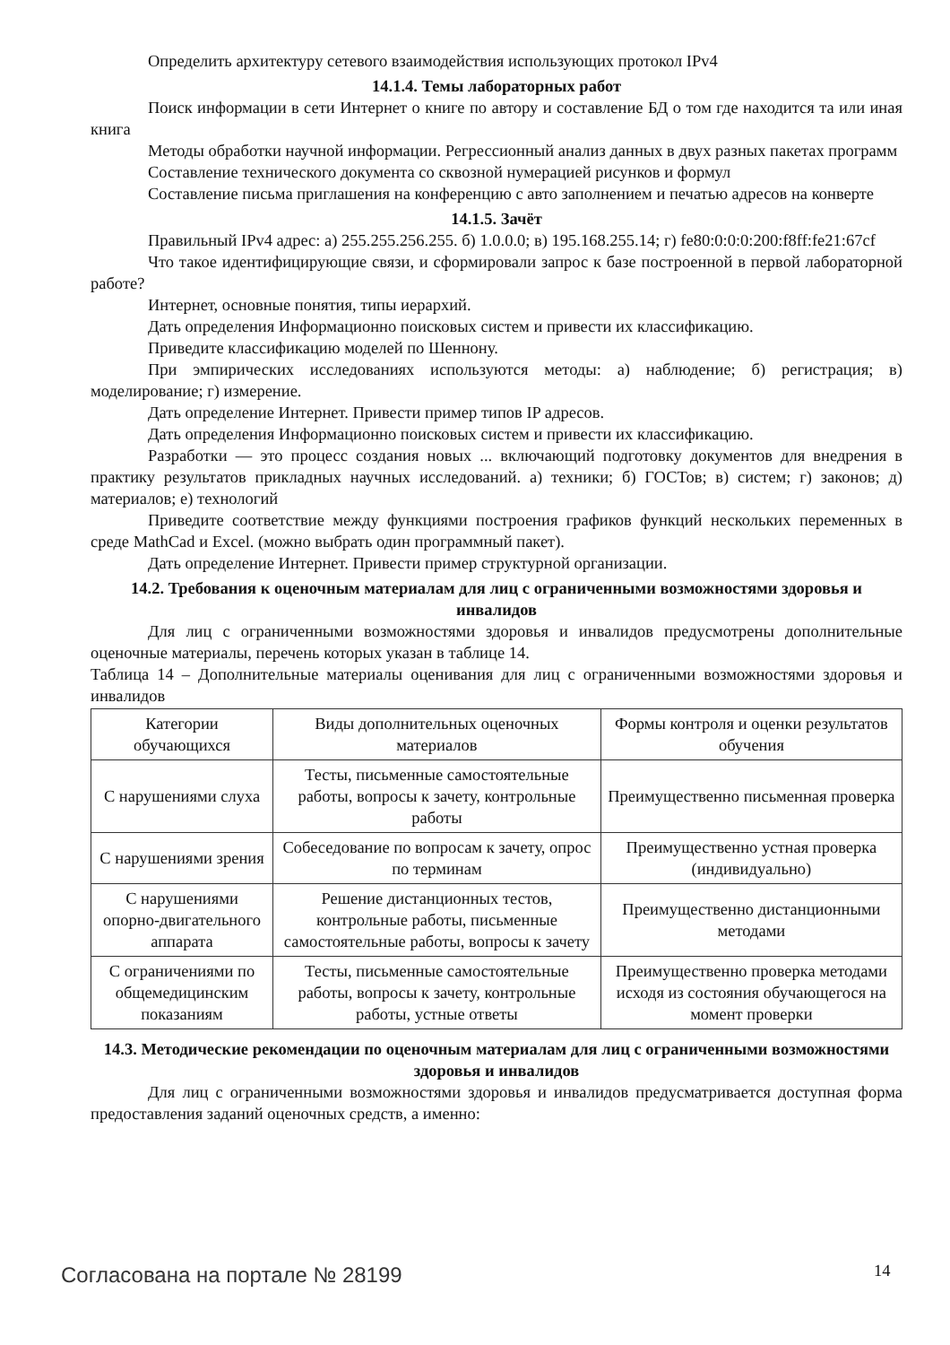Определить архитектуру сетевого взаимодействия использующих протокол IPv4
14.1.4. Темы лабораторных работ
Поиск информации в сети Интернет о книге по автору и составление БД о том где находится та или иная книга
Методы обработки научной информации. Регрессионный анализ данных в двух разных пакетах программ
Составление технического документа со сквозной нумерацией рисунков и формул
Составление письма приглашения на конференцию с авто заполнением и печатью адресов на конверте
14.1.5. Зачёт
Правильный IPv4 адрес: а) 255.255.256.255. б) 1.0.0.0; в) 195.168.255.14; г) fe80:0:0:0:200:f8ff:fe21:67cf
Что такое идентифицирующие связи, и сформировали запрос к базе построенной в первой лабораторной работе?
Интернет, основные понятия, типы иерархий.
Дать определения Информационно поисковых систем и привести их классификацию.
Приведите классификацию моделей по Шеннону.
При эмпирических исследованиях используются методы: а) наблюдение; б) регистрация; в) моделирование; г) измерение.
Дать определение Интернет. Привести пример типов IP адресов.
Дать определения Информационно поисковых систем и привести их классификацию.
Разработки — это процесс создания новых ... включающий подготовку документов для внедрения в практику результатов прикладных научных исследований. а) техники; б) ГОСТов; в) систем; г) законов; д) материалов; е) технологий
Приведите соответствие между функциями построения графиков функций нескольких переменных в среде MathCad и Excel. (можно выбрать один программный пакет).
Дать определение Интернет. Привести пример структурной организации.
14.2. Требования к оценочным материалам для лиц с ограниченными возможностями здоровья и инвалидов
Для лиц с ограниченными возможностями здоровья и инвалидов предусмотрены дополнительные оценочные материалы, перечень которых указан в таблице 14.
Таблица 14 – Дополнительные материалы оценивания для лиц с ограниченными возможностями здоровья и инвалидов
| Категории обучающихся | Виды дополнительных оценочных материалов | Формы контроля и оценки результатов обучения |
| С нарушениями слуха | Тесты, письменные самостоятельные работы, вопросы к зачету, контрольные работы | Преимущественно письменная проверка |
| С нарушениями зрения | Собеседование по вопросам к зачету, опрос по терминам | Преимущественно устная проверка (индивидуально) |
| С нарушениями опорно-двигательного аппарата | Решение дистанционных тестов, контрольные работы, письменные самостоятельные работы, вопросы к зачету | Преимущественно дистанционными методами |
| С ограничениями по общемедицинским показаниям | Тесты, письменные самостоятельные работы, вопросы к зачету, контрольные работы, устные ответы | Преимущественно проверка методами исходя из состояния обучающегося на момент проверки |
14.3. Методические рекомендации по оценочным материалам для лиц с ограниченными возможностями здоровья и инвалидов
Для лиц с ограниченными возможностями здоровья и инвалидов предусматривается доступная форма предоставления заданий оценочных средств, а именно:
Согласована на портале № 28199 14